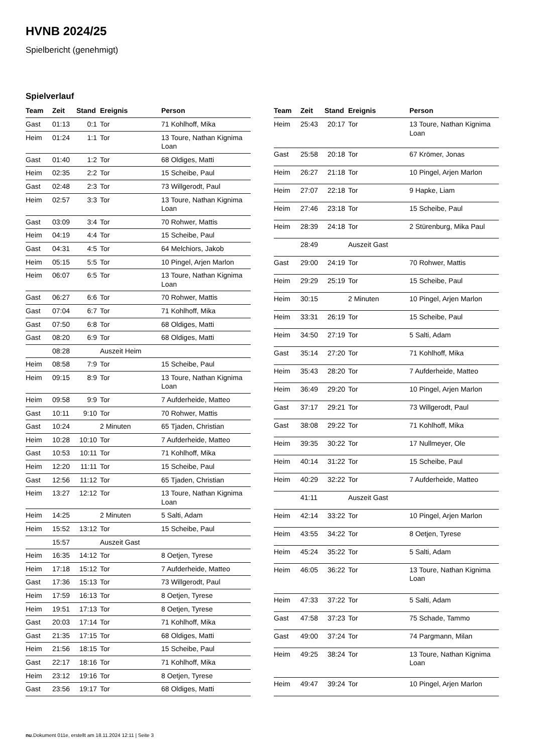HVNB 2024/25
Spielbericht (genehmigt)
Spielverlauf
| Team | Zeit | Stand | Ereignis | Person |
| --- | --- | --- | --- | --- |
| Gast | 01:13 | 0:1 | Tor | 71 Kohlhoff, Mika |
| Heim | 01:24 | 1:1 | Tor | 13 Toure, Nathan Kignima Loan |
| Gast | 01:40 | 1:2 | Tor | 68 Oldiges, Matti |
| Heim | 02:35 | 2:2 | Tor | 15 Scheibe, Paul |
| Gast | 02:48 | 2:3 | Tor | 73 Willgerodt, Paul |
| Heim | 02:57 | 3:3 | Tor | 13 Toure, Nathan Kignima Loan |
| Gast | 03:09 | 3:4 | Tor | 70 Rohwer, Mattis |
| Heim | 04:19 | 4:4 | Tor | 15 Scheibe, Paul |
| Gast | 04:31 | 4:5 | Tor | 64 Melchiors, Jakob |
| Heim | 05:15 | 5:5 | Tor | 10 Pingel, Arjen Marlon |
| Heim | 06:07 | 6:5 | Tor | 13 Toure, Nathan Kignima Loan |
| Gast | 06:27 | 6:6 | Tor | 70 Rohwer, Mattis |
| Gast | 07:04 | 6:7 | Tor | 71 Kohlhoff, Mika |
| Gast | 07:50 | 6:8 | Tor | 68 Oldiges, Matti |
| Gast | 08:20 | 6:9 | Tor | 68 Oldiges, Matti |
| | 08:28 | | Auszeit Heim | |
| Heim | 08:58 | 7:9 | Tor | 15 Scheibe, Paul |
| Heim | 09:15 | 8:9 | Tor | 13 Toure, Nathan Kignima Loan |
| Heim | 09:58 | 9:9 | Tor | 7 Aufderheide, Matteo |
| Gast | 10:11 | 9:10 | Tor | 70 Rohwer, Mattis |
| Gast | 10:24 | | 2 Minuten | 65 Tjaden, Christian |
| Heim | 10:28 | 10:10 | Tor | 7 Aufderheide, Matteo |
| Gast | 10:53 | 10:11 | Tor | 71 Kohlhoff, Mika |
| Heim | 12:20 | 11:11 | Tor | 15 Scheibe, Paul |
| Gast | 12:56 | 11:12 | Tor | 65 Tjaden, Christian |
| Heim | 13:27 | 12:12 | Tor | 13 Toure, Nathan Kignima Loan |
| Heim | 14:25 | | 2 Minuten | 5 Salti, Adam |
| Heim | 15:52 | 13:12 | Tor | 15 Scheibe, Paul |
| | 15:57 | | Auszeit Gast | |
| Heim | 16:35 | 14:12 | Tor | 8 Oetjen, Tyrese |
| Heim | 17:18 | 15:12 | Tor | 7 Aufderheide, Matteo |
| Gast | 17:36 | 15:13 | Tor | 73 Willgerodt, Paul |
| Heim | 17:59 | 16:13 | Tor | 8 Oetjen, Tyrese |
| Heim | 19:51 | 17:13 | Tor | 8 Oetjen, Tyrese |
| Gast | 20:03 | 17:14 | Tor | 71 Kohlhoff, Mika |
| Gast | 21:35 | 17:15 | Tor | 68 Oldiges, Matti |
| Heim | 21:56 | 18:15 | Tor | 15 Scheibe, Paul |
| Gast | 22:17 | 18:16 | Tor | 71 Kohlhoff, Mika |
| Heim | 23:12 | 19:16 | Tor | 8 Oetjen, Tyrese |
| Gast | 23:56 | 19:17 | Tor | 68 Oldiges, Matti |
| Team | Zeit | Stand | Ereignis | Person |
| --- | --- | --- | --- | --- |
| Heim | 25:43 | 20:17 | Tor | 13 Toure, Nathan Kignima Loan |
| Gast | 25:58 | 20:18 | Tor | 67 Krömer, Jonas |
| Heim | 26:27 | 21:18 | Tor | 10 Pingel, Arjen Marlon |
| Heim | 27:07 | 22:18 | Tor | 9 Hapke, Liam |
| Heim | 27:46 | 23:18 | Tor | 15 Scheibe, Paul |
| Heim | 28:39 | 24:18 | Tor | 2 Stürenburg, Mika Paul |
| | 28:49 | | Auszeit Gast | |
| Gast | 29:00 | 24:19 | Tor | 70 Rohwer, Mattis |
| Heim | 29:29 | 25:19 | Tor | 15 Scheibe, Paul |
| Heim | 30:15 | | 2 Minuten | 10 Pingel, Arjen Marlon |
| Heim | 33:31 | 26:19 | Tor | 15 Scheibe, Paul |
| Heim | 34:50 | 27:19 | Tor | 5 Salti, Adam |
| Gast | 35:14 | 27:20 | Tor | 71 Kohlhoff, Mika |
| Heim | 35:43 | 28:20 | Tor | 7 Aufderheide, Matteo |
| Heim | 36:49 | 29:20 | Tor | 10 Pingel, Arjen Marlon |
| Gast | 37:17 | 29:21 | Tor | 73 Willgerodt, Paul |
| Gast | 38:08 | 29:22 | Tor | 71 Kohlhoff, Mika |
| Heim | 39:35 | 30:22 | Tor | 17 Nullmeyer, Ole |
| Heim | 40:14 | 31:22 | Tor | 15 Scheibe, Paul |
| Heim | 40:29 | 32:22 | Tor | 7 Aufderheide, Matteo |
| | 41:11 | | Auszeit Gast | |
| Heim | 42:14 | 33:22 | Tor | 10 Pingel, Arjen Marlon |
| Heim | 43:55 | 34:22 | Tor | 8 Oetjen, Tyrese |
| Heim | 45:24 | 35:22 | Tor | 5 Salti, Adam |
| Heim | 46:05 | 36:22 | Tor | 13 Toure, Nathan Kignima Loan |
| Heim | 47:33 | 37:22 | Tor | 5 Salti, Adam |
| Gast | 47:58 | 37:23 | Tor | 75 Schade, Tammo |
| Gast | 49:00 | 37:24 | Tor | 74 Pargmann, Milan |
| Heim | 49:25 | 38:24 | Tor | 13 Toure, Nathan Kignima Loan |
| Heim | 49:47 | 39:24 | Tor | 10 Pingel, Arjen Marlon |
nu.Dokument 011e, erstellt am 18.11.2024 12:11 | Seite 3